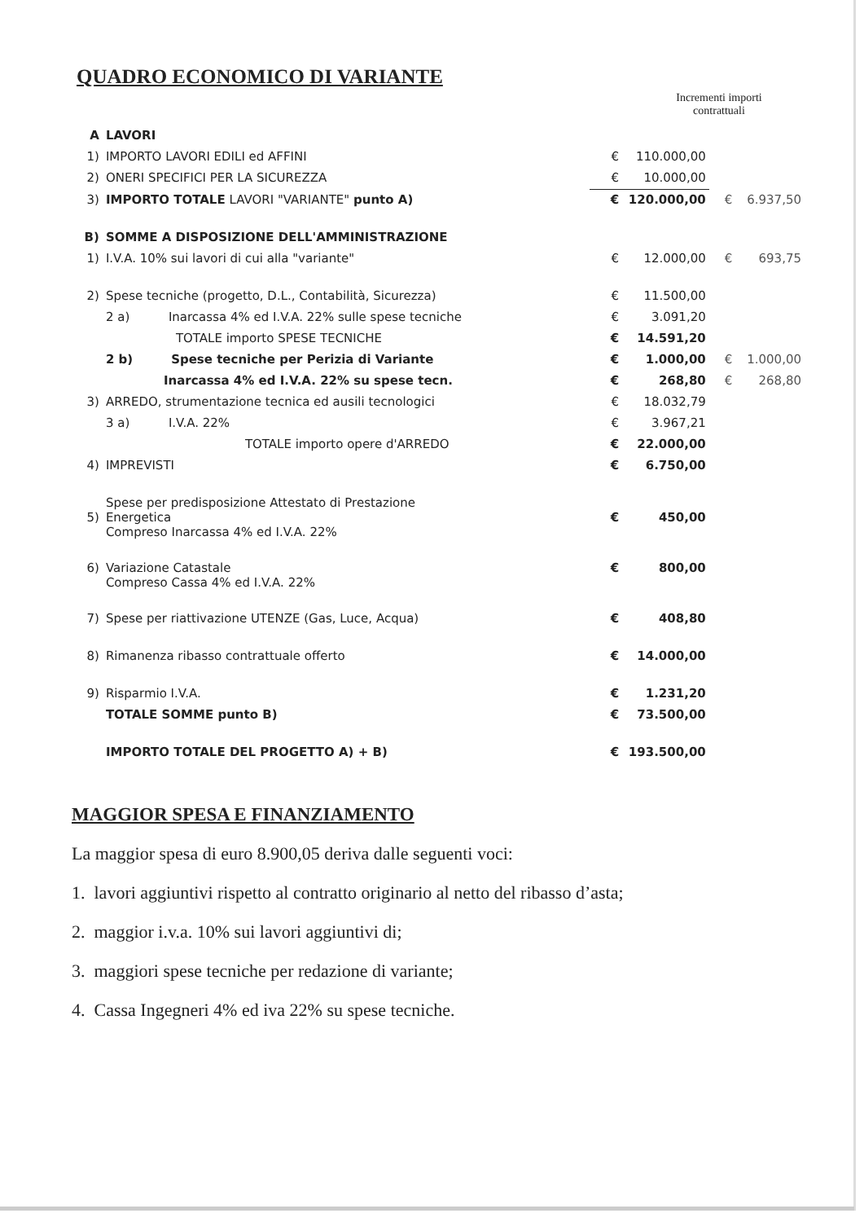QUADRO ECONOMICO DI VARIANTE
Incrementi importi contrattuali
| A | LAVORI | | | | |
| 1) | IMPORTO LAVORI EDILI ed AFFINI | € | 110.000,00 | | |
| 2) | ONERI SPECIFICI PER LA SICUREZZA | € | 10.000,00 | | |
| 3) | IMPORTO TOTALE LAVORI "VARIANTE" punto A) | € | 120.000,00 | € | 6.937,50 |
| B) | SOMME A DISPOSIZIONE DELL'AMMINISTRAZIONE | | | | |
| 1) | I.V.A. 10% sui lavori di cui alla "variante" | € | 12.000,00 | € | 693,75 |
| 2) | Spese tecniche (progetto, D.L., Contabilità, Sicurezza) | € | 11.500,00 | | |
| | 2 a) Inarcassa 4% ed I.V.A. 22% sulle spese tecniche | € | 3.091,20 | | |
| | TOTALE importo SPESE TECNICHE | € | 14.591,20 | | |
| | 2 b) Spese tecniche per Perizia di Variante | € | 1.000,00 | € | 1.000,00 |
| | Inarcassa 4% ed I.V.A. 22% su spese tecn. | € | 268,80 | € | 268,80 |
| 3) | ARREDO, strumentazione tecnica ed ausili tecnologici | € | 18.032,79 | | |
| | 3 a) I.V.A. 22% | € | 3.967,21 | | |
| | TOTALE importo opere d'ARREDO | € | 22.000,00 | | |
| 4) | IMPREVISTI | € | 6.750,00 | | |
| 5) | Spese per predisposizione Attestato di Prestazione Energetica Compreso Inarcassa 4% ed I.V.A. 22% | € | 450,00 | | |
| 6) | Variazione Catastale Compreso Cassa 4% ed I.V.A. 22% | € | 800,00 | | |
| 7) | Spese per riattivazione UTENZE (Gas, Luce, Acqua) | € | 408,80 | | |
| 8) | Rimanenza ribasso contrattuale offerto | € | 14.000,00 | | |
| 9) | Risparmio I.V.A. | € | 1.231,20 | | |
| | TOTALE SOMME punto B) | € | 73.500,00 | | |
| | IMPORTO TOTALE DEL PROGETTO A) + B) | € | 193.500,00 | | |
MAGGIOR SPESA E FINANZIAMENTO
La maggior spesa di euro 8.900,05 deriva dalle seguenti voci:
1. lavori aggiuntivi rispetto al contratto originario al netto del ribasso d’asta;
2. maggior i.v.a. 10% sui lavori aggiuntivi di;
3. maggiori spese tecniche per redazione di variante;
4. Cassa Ingegneri 4% ed iva 22% su spese tecniche.